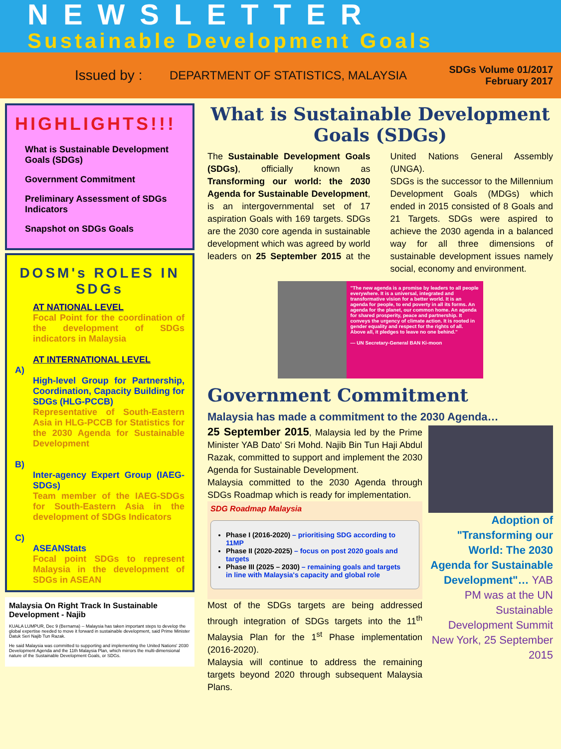NEWSLETTER
Sustainable Development Goals
Issued by :
DEPARTMENT OF STATISTICS, MALAYSIA
SDGs Volume 01/2017
February 2017
HIGHLIGHTS!!!
What is Sustainable Development Goals (SDGs)
Government Commitment
Preliminary Assessment of SDGs Indicators
Snapshot on SDGs Goals
DOSM's ROLES IN SDGs
AT NATIONAL LEVEL
Focal Point for the coordination of the development of SDGs indicators in Malaysia
AT INTERNATIONAL LEVEL
A)
High-level Group for Partnership, Coordination, Capacity Building for SDGs (HLG-PCCB)
Representative of South-Eastern Asia in HLG-PCCB for Statistics for the 2030 Agenda for Sustainable Development
B)
Inter-agency Expert Group (IAEG-SDGs)
Team member of the IAEG-SDGs for South-Eastern Asia in the development of SDGs Indicators
C)
ASEANStats
Focal point SDGs to represent Malaysia in the development of SDGs in ASEAN
Malaysia On Right Track In Sustainable Development - Najib
KUALA LUMPUR, Dec 9 (Bernama) -- Malaysia has taken important steps to develop the global expertise needed to move it forward in sustainable development, said Prime Minister Datuk Seri Najib Tun Razak.
He said Malaysia was committed to supporting and implementing the United Nations' 2030 Development Agenda and the 11th Malaysia Plan, which mirrors the multi-dimensional nature of the Sustainable Development Goals, or SDGs.
What is Sustainable Development Goals (SDGs)
The Sustainable Development Goals (SDGs), officially known as Transforming our world: the 2030 Agenda for Sustainable Development, is an intergovernmental set of 17 aspiration Goals with 169 targets. SDGs are the 2030 core agenda in sustainable development which was agreed by world leaders on 25 September 2015 at the United Nations General Assembly (UNGA).
SDGs is the successor to the Millennium Development Goals (MDGs) which ended in 2015 consisted of 8 Goals and 21 Targets. SDGs were aspired to achieve the 2030 agenda in a balanced way for all three dimensions of sustainable development issues namely social, economy and environment.
"The new agenda is a promise by leaders to all people everywhere. It is a universal, integrated and transformative vision for a better world. It is an agenda for people, to end poverty in all its forms. An agenda for the planet, our common home. An agenda for shared prosperity, peace and partnership. It conveys the urgency of climate action. It is rooted in gender equality and respect for the rights of all. Above all, it pledges to leave no one behind."
— UN Secretary-General BAN Ki-moon
Government Commitment
Malaysia has made a commitment to the 2030 Agenda…
25 September 2015, Malaysia led by the Prime Minister YAB Dato' Sri Mohd. Najib Bin Tun Haji Abdul Razak, committed to support and implement the 2030 Agenda for Sustainable Development.
Malaysia committed to the 2030 Agenda through SDGs Roadmap which is ready for implementation.
SDG Roadmap Malaysia
Phase I (2016-2020) – prioritising SDG according to 11MP
Phase II (2020-2025) – focus on post 2020 goals and targets
Phase III (2025 – 2030) – remaining goals and targets in line with Malaysia's capacity and global role
Most of the SDGs targets are being addressed through integration of SDGs targets into the 11<sup>th</sup> Malaysia Plan for the 1<sup>st</sup> Phase implementation (2016-2020).
Malaysia will continue to address the remaining targets beyond 2020 through subsequent Malaysia Plans.
Adoption of "Transforming our World: The 2030 Agenda for Sustainable Development"… YAB PM was at the UN Sustainable Development Summit New York, 25 September 2015